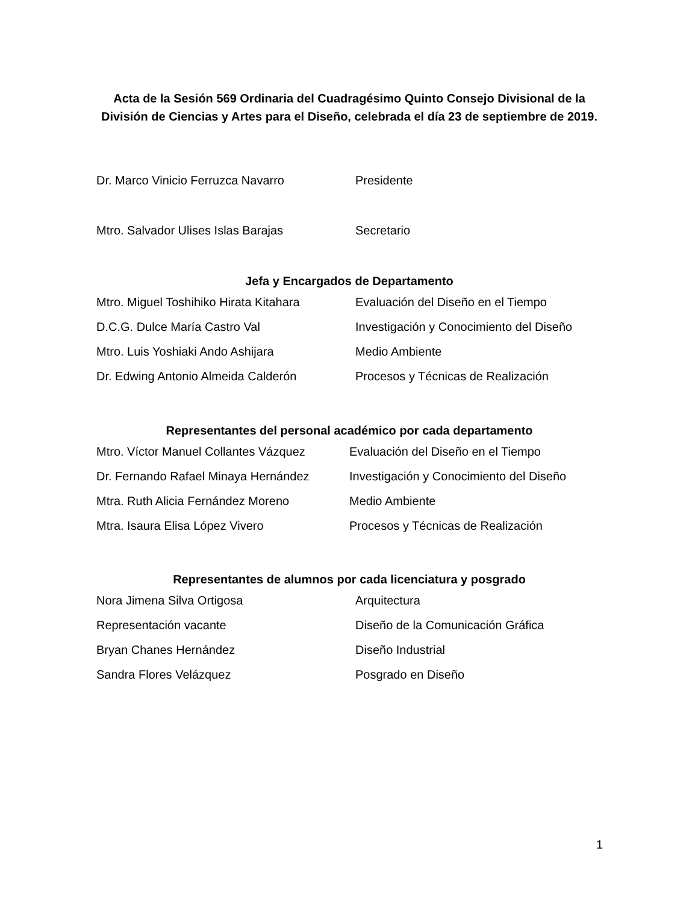Acta de la Sesión 569 Ordinaria del Cuadragésimo Quinto Consejo Divisional de la División de Ciencias y Artes para el Diseño, celebrada el día 23 de septiembre de 2019.
Dr. Marco Vinicio Ferruzca Navarro Presidente
Mtro. Salvador Ulises Islas Barajas Secretario
Jefa y Encargados de Departamento
Mtro. Miguel Toshihiko Hirata Kitahara Evaluación del Diseño en el Tiempo
D.C.G. Dulce María Castro Val Investigación y Conocimiento del Diseño
Mtro. Luis Yoshiaki Ando Ashijara Medio Ambiente
Dr. Edwing Antonio Almeida Calderón Procesos y Técnicas de Realización
Representantes del personal académico por cada departamento
Mtro. Víctor Manuel Collantes Vázquez Evaluación del Diseño en el Tiempo
Dr. Fernando Rafael Minaya Hernández Investigación y Conocimiento del Diseño
Mtra. Ruth Alicia Fernández Moreno Medio Ambiente
Mtra. Isaura Elisa López Vivero Procesos y Técnicas de Realización
Representantes de alumnos por cada licenciatura y posgrado
Nora Jimena Silva Ortigosa Arquitectura
Representación vacante Diseño de la Comunicación Gráfica
Bryan Chanes Hernández Diseño Industrial
Sandra Flores Velázquez Posgrado en Diseño
1